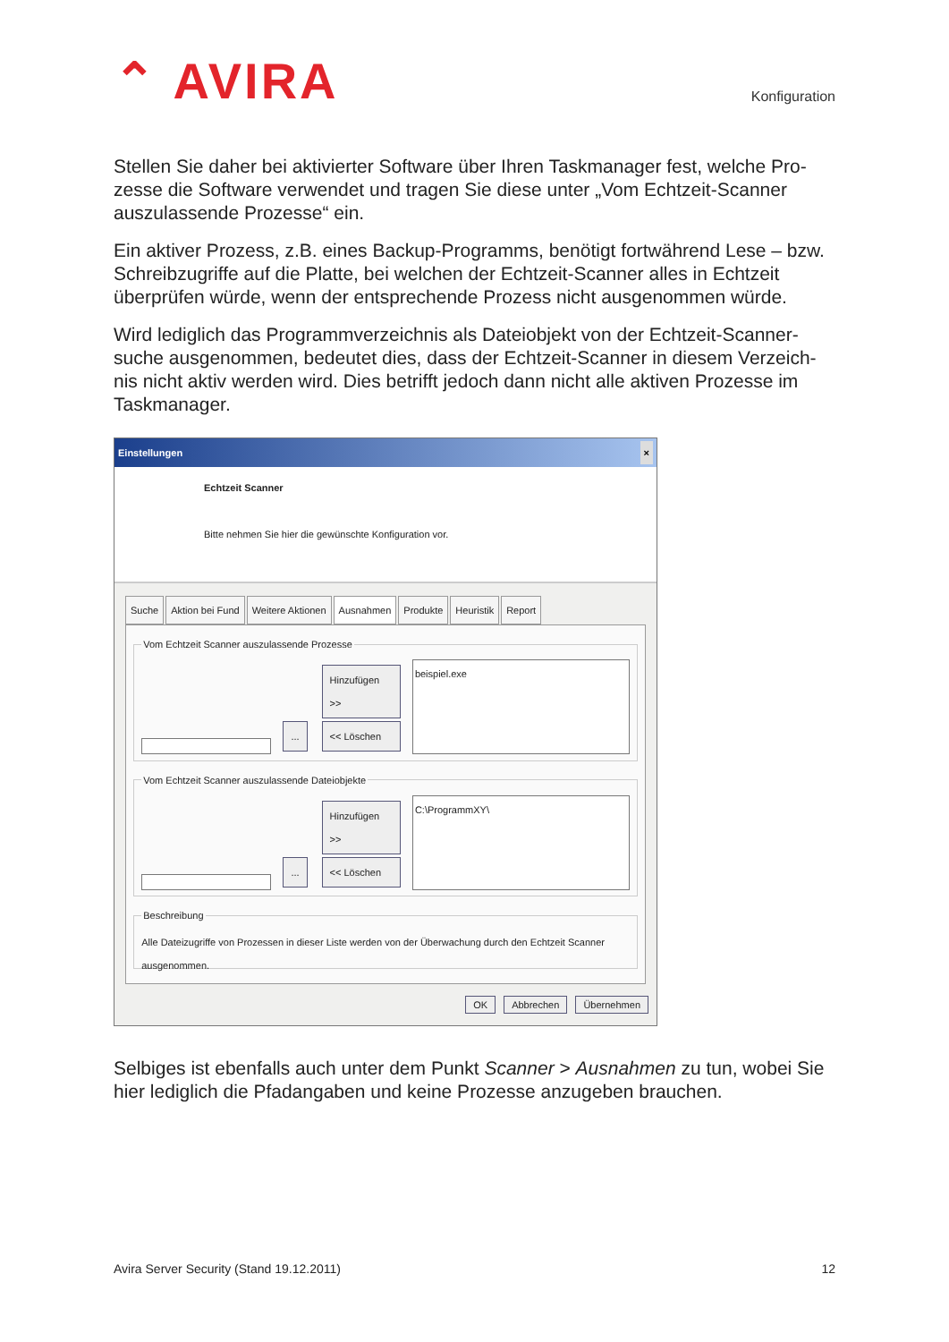⌃ AVIRA
Konfiguration
Stellen Sie daher bei aktivierter Software über Ihren Taskmanager fest, welche Pro-zesse die Software verwendet und tragen Sie diese unter „Vom Echtzeit-Scanner auszulassende Prozesse“ ein.
Ein aktiver Prozess, z.B. eines Backup-Programms, benötigt fortwährend Lese – bzw. Schreibzugriffe auf die Platte, bei welchen der Echtzeit-Scanner alles in Echtzeit überprüfen würde, wenn der entsprechende Prozess nicht ausgenommen würde.
Wird lediglich das Programmverzeichnis als Dateiobjekt von der Echtzeit-Scanner-suche ausgenommen, bedeutet dies, dass der Echtzeit-Scanner in diesem Verzeich-nis nicht aktiv werden wird. Dies betrifft jedoch dann nicht alle aktiven Prozesse im Taskmanager.
Einstellungen ×
Echtzeit Scanner
Bitte nehmen Sie hier die gewünschte Konfiguration vor.
Suche Aktion bei Fund Weitere Aktionen Ausnahmen Produkte Heuristik Report
Vom Echtzeit Scanner auszulassende Prozesse
...
Hinzufügen >>
<< Löschen
beispiel.exe
Vom Echtzeit Scanner auszulassende Dateiobjekte
...
Hinzufügen >>
<< Löschen
C:\ProgrammXY\
BeschreibungAlle Dateizugriffe von Prozessen in dieser Liste werden von der Überwachung durch den Echtzeit Scanner ausgenommen.
OK Abbrechen Übernehmen
Selbiges ist ebenfalls auch unter dem Punkt Scanner > Ausnahmen zu tun, wobei Sie hier lediglich die Pfadangaben und keine Prozesse anzugeben brauchen.
Avira Server Security (Stand 19.12.2011) 12